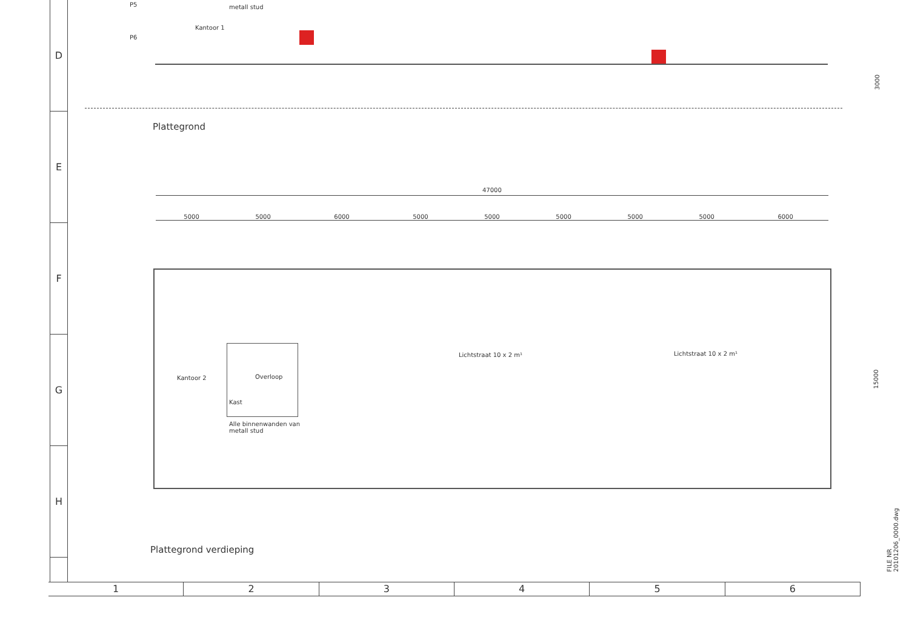D
E
F
G
H
P5
P6
metall stud
Kantoor 1
Plattegrond
47000
5000 5000 6000 5000 5000 5000 5000 5000 6000
Kantoor 2 Overloop
Kast
Alle binnenwanden van
metall stud
Lichtstraat 10 x 2 m¹ Lichtstraat 10 x 2 m¹
3000
15000
Plattegrond verdieping
1 2 3 4 5 6
FILE NR 20101206_0000.dwg